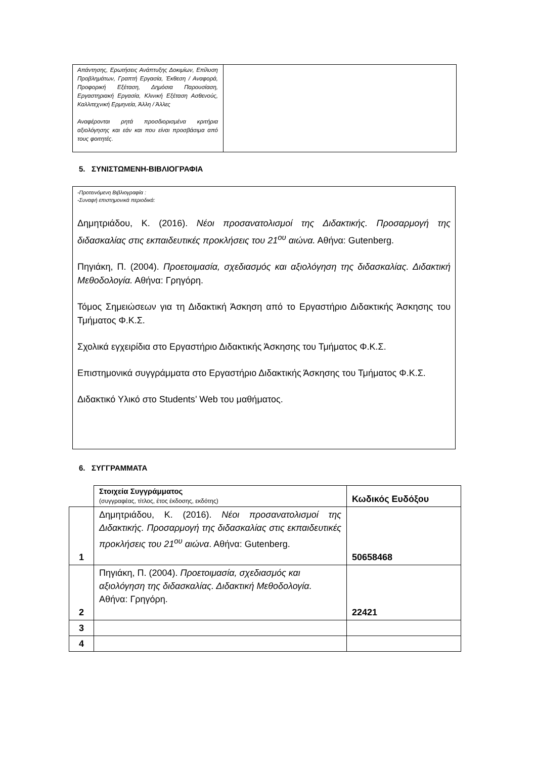| Απάντησης, Ερωτήσεις Ανάπτυξης Δοκιμίων, Επίλυση Προβλημάτων, Γραπτή Εργασία, Έκθεση / Αναφορά, Προφορική Εξέταση, Δημόσια Παρουσίαση, Εργαστηριακή Εργασία, Κλινική Εξέταση Ασθενούς, Καλλιτεχνική Ερμηνεία, Άλλη / Άλλες Αναφέρονται ρητά προσδιορισμένα κριτήρια αξιολόγησης και εάν και που είναι προσβάσιμα από τους φοιτητές. | |
5. ΣΥΝΙΣΤΩΜΕΝΗ-ΒΙΒΛΙΟΓΡΑΦΙΑ
-Προτεινόμενη Βιβλιογραφία :
-Συναφή επιστημονικά περιοδικά:
Δημητριάδου, Κ. (2016). Νέοι προσανατολισμοί της Διδακτικής. Προσαρμογή της διδασκαλίας στις εκπαιδευτικές προκλήσεις του 21<sup>ου</sup> αιώνα. Αθήνα: Gutenberg.
Πηγιάκη, Π. (2004). Προετοιμασία, σχεδιασμός και αξιολόγηση της διδασκαλίας. Διδακτική Μεθοδολογία. Αθήνα: Γρηγόρη.
Τόμος Σημειώσεων για τη Διδακτική Άσκηση από το Εργαστήριο Διδακτικής Άσκησης του Τμήματος Φ.Κ.Σ.
Σχολικά εγχειρίδια στο Εργαστήριο Διδακτικής Άσκησης του Τμήματος Φ.Κ.Σ.
Επιστημονικά συγγράμματα στο Εργαστήριο Διδακτικής Άσκησης του Τμήματος Φ.Κ.Σ.
Διδακτικό Υλικό στο Students’ Web του μαθήματος.
6. ΣΥΓΓΡΑΜΜΑΤΑ
| | Στοιχεία Συγγράμματος (συγγραφέας, τίτλος, έτος έκδοσης, εκδότης) | Κωδικός Ευδόξου |
| 1 | Δημητριάδου, Κ. (2016). Νέοι προσανατολισμοί της Διδακτικής. Προσαρμογή της διδασκαλίας στις εκπαιδευτικές προκλήσεις του 21<sup>ου</sup> αιώνα . Αθήνα: Gutenberg. | 50658468 |
| 2 | Πηγιάκη, Π. (2004). Προετοιμασία, σχεδιασμός και αξιολόγηση της διδασκαλίας. Διδακτική Μεθοδολογία. Αθήνα: Γρηγόρη. | 22421 |
| 3 | | |
| 4 | | |